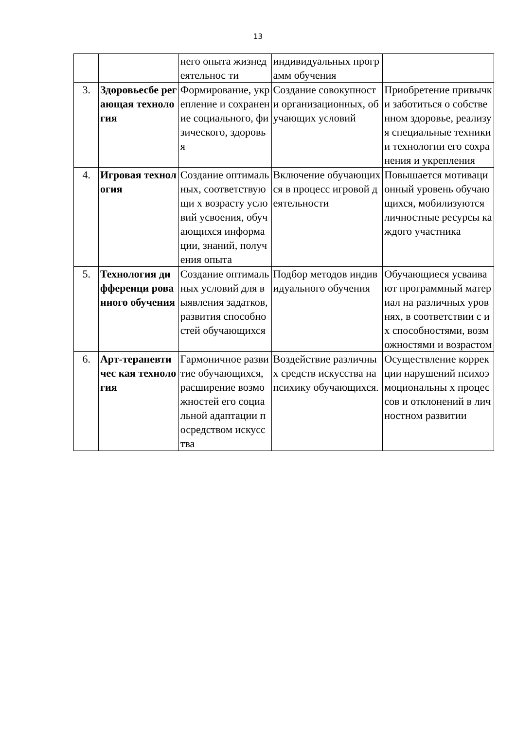13
| | | него опыта жизнедеятельнос ти | индивидуальных программ обучения | |
| 3. | Здоровьесбе регающая технология | Формирование, укрепление и сохранение социального, физического, здоровья | Создание совокупности организационных, обучающих условий | Приобретение привычки заботиться о собственном здоровье, реализуя специальные техники и технологии его сохранения и укрепления |
| 4. | Игровая технология | Создание оптимальных, соответствующи х возрасту условий усвоения, обучающихся информации, знаний, получения опыта | Включение обучающихся в процесс игровой деятельности | Повышается мотивационный уровень обучающихся, мобилизуются личностные ресурсы каждого участника |
| 5. | Технология дифференци рованного обучения | Создание оптимальных условий для выявления задатков, развития способностей обучающихся | Подбор методов индивидуального обучения | Обучающиеся усваивают программный материал на различных уровнях, в соответствии с их способностями, возможностями и возрастом |
| 6. | Арт-терапевтичес кая технология | Гармоничное развитие обучающихся, расширение возможностей его социальной адаптации посредством искусства | Воздействие различных средств искусства на психику обучающихся. | Осуществление коррекции нарушений психоэмоциональны х процессов и отклонений в личностном развитии |